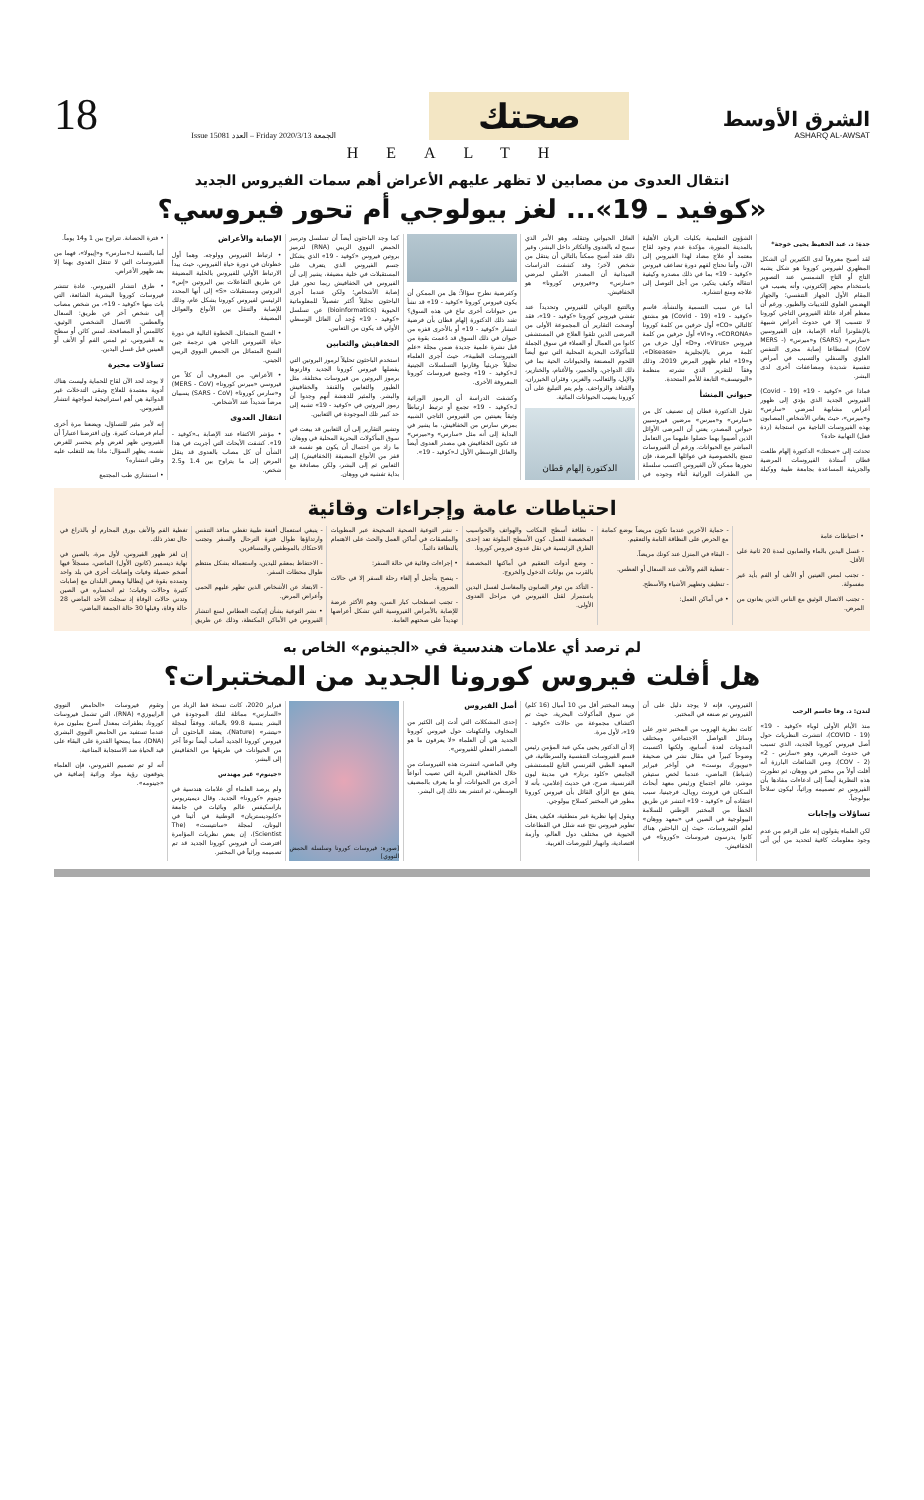الشرق الأوسط
ASHARQ AL-AWSAT
صحتك
Issue 15081 العدد – Friday 2020/3/13 الجمعة
18
HEALTH
انتقال العدوى من مصابين لا تظهر عليهم الأعراض أهم سمات الفيروس الجديد
«كوفيد ـ 19»... لغز بيولوجي أم تحور فيروسي؟
جدة: د. عبد الحفيظ يحيى خوجة*
لقد أصبح معروفاً لدى الكثيرين أن الشكل المظهري لفيروس كورونا هو شكل يشبه التاج أو التاج الشمسي عند التصوير باستخدام مجهر إلكتروني، وأنه يصيب في المقام الأول الجهاز التنفسي؛ والجهاز الهضمي العلوي للثدييات والطيور. ورغم أن معظم أفراد عائلة الفيروس التاجي كورونا لا تتسبب إلا في حدوث أعراض شبيهة بالإنفلونزا أثناء الإصابة، فإن الفيروسين «سارس» (SARS) و«ميرس» (MERS - CoV) استطاعا إصابة مجرى التنفس العلوي والسفلي والتسبب في أمراض تنفسية شديدة ومضاعفات أخرى لدى البشر.
فماذا عن «كوفيد - 19» (Covid - 19) الفيروس الجديد الذي يؤدي إلى ظهور أعراض مشابهة لمرضي «سارس» و«ميرس»، حيث يعاني الأشخاص المصابون بهذه الفيروسات الناجية من استجابة (ردة فعل) التهابية حادة؟
تحدثت إلى «صحتك» الدكتورة إلهام طلعت قطان أستاذة الفيروسات المرضية والجزيئية المساعدة بجامعة طيبة ووكيلة الشؤون التعليمية بكليات الريان الأهلية بالمدينة المنورة، مؤكدة عدم وجود لقاح معتمد أو علاج مضاد لهذا الفيروس إلى الآن، وأننا نحتاج لفهم دورة تضاعف فيروس «كوفيد - 19» بما في ذلك مصدره وكيفية انتقاله وكيف يتكير، من أجل التوصل إلى علاجه ومنع انتشاره.
أما عن سبب التسمية والنشأة، فاسم «كوفيد - 19» (Covid - 19) هو مشتق كالتالي «CO» أول حرفين من كلمة كورونا «CORONA»، و«VI» أول حرفين من كلمة فيروس «Virus»، و«D» أول حرف من كلمة مرض بالإنجليزية «Disease»، و«19» لعام ظهور المرض 2019، وذلك وفقاً للتقرير الذي نشرته منظمة «اليونيسف» التابعة للأمم المتحدة.
حيواني المنشأ
تقول الدكتورة قطان إن تصنيف كل من «سارس» و«ميرس» مرضين فيروسيين حيواني المصدر، يعني أن المرضى الأوائل الذين أصيبوا بهما حصلوا عليهما من التعامل المباشر مع الحيوانات. ورغم أن الفيروسات تتمتع بالخصوصية في عوائلها المرضة، فإن تحورها ممكن لأن الفيروس اكتسب سلسلة من الطفرات الوراثية أثناء وجوده في العائل الحيواني وتنقله، وهو الأمر الذي سمح له بالعدوى والتكاثر داخل البشر، وغير ذلك فقد أصبح ممكناً بالتالي أن ينتقل من شخص لآخر؛ وقد كشفت الدراسات الميدانية أن المصدر الأصلي لمرضي «سارس» و«فيروس كورونا» هو الخفافيش.
وبالتتبع الوبائي للفيروس وتحديداً عند تفشي فيروس كورونا «كوفيد - 19»، فقد أوضحت التقارير أن المجموعة الأولى من المرضى الذين تلقوا العلاج في المستشفى كانوا من العمال أو العملاء في سوق الجملة للمأكولات البحرية المحلية التي تبيع أيضاً اللحوم المصنعة والحيوانات الحية بما في ذلك الدواجن، والحمير، والأغنام، والخنازير، والإبل، والثعالب، والغرير، وفئران الخيزران، والقنافذ والزواحف. ولم يتم التبليغ على أن كورونا يصيب الحيوانات المائية.
الدكتورة إلهام قطان
وكفرضية نطرح سؤالاً: هل من الممكن أن يكون فيروس كورونا «كوفيد - 19» قد نشأ من حيوانات أخرى تباع في هذه السوق؟ تفند ذلك الدكتورة إلهام قطان بأن فرضية انتشار «كوفيد - 19» أو بالأحرى قفزه من حيوان في ذلك السوق قد دُعمت بقوة من قبل نشرة علمية جديدة ضمن مجلة «علم الفيروسات الطبية»، حيث أجرى العلماء تحليلاً جزيئياً وقارنوا التسلسلات الجينية لـ«كوفيد - 19» وجميع فيروسات كورونا المعروفة الأخرى.
وكشفت الدراسة أن الرموز الوراثية لـ«كوفيد - 19» تجمع أو ترتبط ارتباطاً وثيقاً بعينتين من الفيروس التاجي الشبيه بمرض سارس من الخفافيش، ما يشير في البداية إلى أنه مثل «سارس» و«ميرس» قد تكون الخفافيش هي مصدر العدوى أيضاً والعائل الوسطي الأول لـ«كوفيد - 19».
كما وجد الباحثون أيضاً أن تسلسل وترميز الحمض النووي الريبي (RNA) لترميز بروتين فيروس «كوفيد - 19» الذي يشكل جسم الفيروس الذي يتعرف على المستقبلات في خلية مضيفة، يشير إلى أن الفيروس في الخفافيش ربما تحور قبل إصابة الأشخاص؛ ولكن عندما أجرى الباحثون تحليلاً أكثر تفصيلاً للمعلوماتية الحيوية (bioinformatics) عن تسلسل «كوفيد - 19» وُجد أن العائل الوسطي الأولي قد يكون من الثعابين.
الخفافيش والثعابين
استخدم الباحثون تحليلاً لرموز البروتين التي يفضلها فيروس كورونا الجديد وقارنوها برموز البروتين من فيروسات مختلفة، مثل الطيور والثعابين والقنفذ والخفافيش والبشر. والمثير للدهشة أنهم وجدوا أن رموز البروتين في «كوفيد - 19» تشبه إلى حد كبير تلك الموجودة في الثعابين.
وتشير التقارير إلى أن الثعابين قد بيعت في سوق المأكولات البحرية المحلية في ووهان، ما زاد من احتمال أن يكون هو نفسه قد قفز من الأنواع المضيفة (الخفافيش) إلى الثعابين ثم إلى البشر، ولكن مصادفة مع بداية تفشيه في ووهان.
الإصابة والأعراض
• ارتباط الفيروس وولوجه. وهما أول خطوتان في دورة حياة الفيروس، حيث يبدأ الارتباط الأولي للفيروس بالخلية المضيفة عن طريق التفاعلات بين البروتين «إس» البروتين ومستقبلات «S» إلى أنها المحدد الرئيسي لفيروس كورونا بشكل عام، وذلك للإصابة والتنقل بين الأنواع والعوائل المضيفة.
• النسخ المتماثل. الخطوة التالية في دورة حياة الفيروس التاجي هي ترجمة جين النسخ المتماثل من الحمض النووي الريبي الجيني.
• الأعراض. من المعروف أن كلاً من فيروسي «ميرس كورونا» (MERS - CoV) و«سارس كورونا» (SARS - CoV) يسببان مرضاً شديداً عند الأشخاص.
انتقال العدوى
• مؤشر الاكتفاء عند الإصابة بـ«كوفيد - 19». كشفت الأبحاث التي أجريت في هذا الشأن أن كل مصاب بالعدوى قد ينقل المرض إلى ما يتراوح بين 1.4 و2.5 شخص.
• فترة الحضانة. تتراوح بين 1 و14 يوماً.
أما بالنسبة لـ«سارس» و«إيبولا»، فهما من الفيروسات التي لا تنتقل العدوى بهما إلا بعد ظهور الأعراض.
• طرق انتشار الفيروس. عادة تنتشر فيروسات كورونا البشرية الشائعة، التي بات منها «كوفيد - 19»، من شخص مصاب إلى شخص آخر عن طريق: السعال والعطس. الاتصال الشخصي الوثيق، كاللمس أو المصافحة. لمس كائن أو سطح به الفيروس، ثم لمس الفم أو الأنف أو العينين قبل غسل اليدين.
تساؤلات محيرة
لا يوجد لحد الآن لقاح للحماية وليست هناك أدوية معتمدة للعلاج وتبقى التدخلات غير الدوائية هي أهم استراتيجية لمواجهة انتشار الفيروس.
إنه لأمر مثير للتساؤل، ويضعنا مرة أخرى أمام فرضيات كثيرة. وإن افترضنا اعتباراً أن الفيروس ظهر لغرض ولم ينحسر للغرض نفسه، يظهر السؤال: ماذا بعد للتغلب عليه وعلى انتشاره؟
• استشاري طب المجتمع
احتياطات عامة وإجراءات وقائية
• احتياطات عامة
- غسل اليدين بالماء والصابون لمدة 20 ثانية على الأقل.
- تجنب لمس العينين أو الأنف أو الفم بأيد غير مغسولة.
- تجنب الاتصال الوثيق مع الناس الذين يعانون من المرض.
- حماية الآخرين عندما تكون مريضاً بوضع كمامة مع الحرص على النظافة التامة والتعقيم.
- البقاء في المنزل عند كونك مريضاً.
- تغطية الفم والأنف عند السعال أو العطس.
- تنظيف وتطهير الأشياء والأسطح.
• في أماكن العمل:
- نظافة أسطح المكاتب والهواتف والحواسيب المخصصة للعمل، كون الأسطح الملوثة تعد إحدى الطرق الرئيسية في نقل عدوى فيروس كورونا.
- وضع أدوات التعقيم في أماكنها المخصصة بالقرب من بوابات الدخول والخروج.
- التأكد من توفر الصابون والمغاسل لغسل اليدين باستمرار لقتل الفيروس في مراحل العدوى الأولى.
- نشر التوعية الصحية الصحيحة عبر المطويات والملصقات في أماكن العمل والحث على الاهتمام بالنظافة دائماً.
• إجراءات وقائية في حالة السفر:
- ينصح بتأجيل أو إلغاء رحلة السفر إلا في حالات الضرورة.
- تجنب اصطحاب كبار السن، وهم الأكثر عرضة للإصابة بالأمراض الفيروسية التي تشكل أعراضها تهديداً على صحتهم العامة.
- ينبغي استعمال أقنعة طبية تغطي منافذ التنفس وارتداؤها طوال فترة الترحال والسفر وتجنب الاحتكاك بالموظفين والمسافرين.
- الاحتفاظ بمعقم لليدين، واستعماله بشكل منتظم طوال محطات السفر.
- الابتعاد عن الأشخاص الذين تظهر عليهم الحمى وأعراض المرض.
• نشر التوعية بشأن إتيكيت العطاس لمنع انتشار الفيروس في الأماكن المكتظة، وذلك عن طريق تغطية الفم والأنف بورق المحارم أو بالذراع في حال تعذر ذلك.
إن لغز ظهور الفيروس، لأول مرة، بالصين في نهاية ديسمبر (كانون الأول) الماضي، مسجلاً فيها أضخم حصيلة وفيات وإصابات أخرى في بلد واحد وتمدده بقوة في إيطاليا وبعض البلدان مع إصابات كثيرة وحالات وفيات؛ ثم انحساره في الصين وتدني حالات الوفاة إذ سجلت الأحد الماضي 28 حالة وفاة، وقبلها 30 حالة الجمعة الماضي.
لم ترصد أي علامات هندسية في «الجينوم» الخاص به
هل أفلت فيروس كورونا الجديد من المختبرات؟
لندن: د. وفا جاسم الرجب
منذ الأيام الأولى لوباء «كوفيد - 19» (COVID - 19)، انتشرت النظريات حول أصل فيروس كورونا الجديد، الذي تسبب في حدوث المرض، وهو «سارس - 2» (COV - 2). ومن الشائعات البارزة أنه أفلت أولاً من مختبر في ووهان، ثم تطورت هذه النظرية أيضاً إلى ادعاءات مفادها بأن الفيروس تم تصميمه وراثياً، ليكون سلاحاً بيولوجياً.
تساؤلات وإجابات
لكن العلماء يقولون إنه على الرغم من عدم وجود معلومات كافية لتحديد من أين أتى الفيروس، فإنه لا يوجد دليل على أن الفيروس تم صنعه في المختبر.
كانت نظرية الهروب من المختبر تدور على وسائل التواصل الاجتماعي ومختلف المدونات لعدة أسابيع، ولكنها اكتسبت وضوحاً كبيراً في مقال نشر في صحيفة «نيويورك بوست» في أواخر فبراير (شباط) الماضي، عندما لخص ستيفن موشر، عالم اجتماع ورئيس معهد أبحاث السكان في فرونت رويال، فرجينيا، سبب اعتقاده أن «كوفيد - 19» انتشر عن طريق الخطأ من المختبر الوطني للسلامة البيولوجية في الصين في «معهد ووهان» لعلم الفيروسات، حيث إن الباحثين هناك كانوا يدرسون فيروسات «كورونا» في الخفافيش.
ويبعد المختبر أقل من 10 أميال (16 كلم) عن سوق المأكولات البحرية، حيث تم اكتشاف مجموعة من حالات «كوفيد - 19»، لأول مرة.
إلا أن الدكتور يحيى مكي عبد المؤمن رئيس قسم الفيروسات التنفسية والسرطانية، في المعهد الطبي الفرنسي التابع للمستشفى الجامعي «كلود برنار» في مدينة ليون الفرنسية، صرح، في حديث إعلامي، بأنه لا يتفق مع الرأي القائل بأن فيروس كورونا مطور في المختبر كسلاح بيولوجي.
ويقول إنها نظرية غير منطقية، فكيف يعقل تطوير فيروس نتج عنه شلل في القطاعات الحيوية في مختلف دول العالم، وأزمة اقتصادية، وانهيار للبورصات الغربية.
أصل الفيروس
إحدى المشكلات التي أدت إلى الكثير من المخاوف والتكهنات حول فيروس كورونا الجديد هي أن العلماء «لا يعرفون ما هو المصدر الفعلي للفيروس».
وفي الماضي، انتشرت هذه الفيروسات من خلال الخفافيش البرية التي تصيب أنواعاً أخرى من الحيوانات، أو ما يعرف بالمضيف الوسطي، ثم انتشر بعد ذلك إلى البشر.
[صورة: فيروسات كورونا وسلسلة الحمض النووي]
فبراير 2020، كانت نسخة قط الزباد من «السارس» مماثلة لتلك الموجودة في البشر بنسبة 99.8 بالمائة. ووفقاً لمجلة «نيتشر» (Nature)، يعتقد الباحثون أن فيروس كورونا الجديد أصاب أيضاً نوعاً آخر من الحيوانات في طريقها من الخفافيش إلى البشر.
«جينوم» غير مهندس
ولم يرصد العلماء أي علامات هندسية في جينوم «كورونا» الجديد. وقال ديميتريوس باراسكيفس عالم وبائيات في جامعة «كابوديستريان» الوطنية في أثينا في اليونان، لمجلة «سانتيست» (The Scientist)، إن بعض نظريات المؤامرة افترضت أن فيروس كورونا الجديد قد تم تصميمه وراثياً في المختبر.
وتقوم فيروسات «الحامض النووي الرايبوزي» (RNA)، التي تشمل فيروسات كورونا، بطفرات بمعدل أسرع بمليون مرة عندما تستفيد من الحامض النووي البشري (DNA)، مما يمنحها القدرة على البقاء على قيد الحياة ضد الاستجابة المناعية.
أنه لو تم تصميم الفيروس، فإن العلماء يتوقعون رؤية مواد وراثية إضافية في «جينومه».